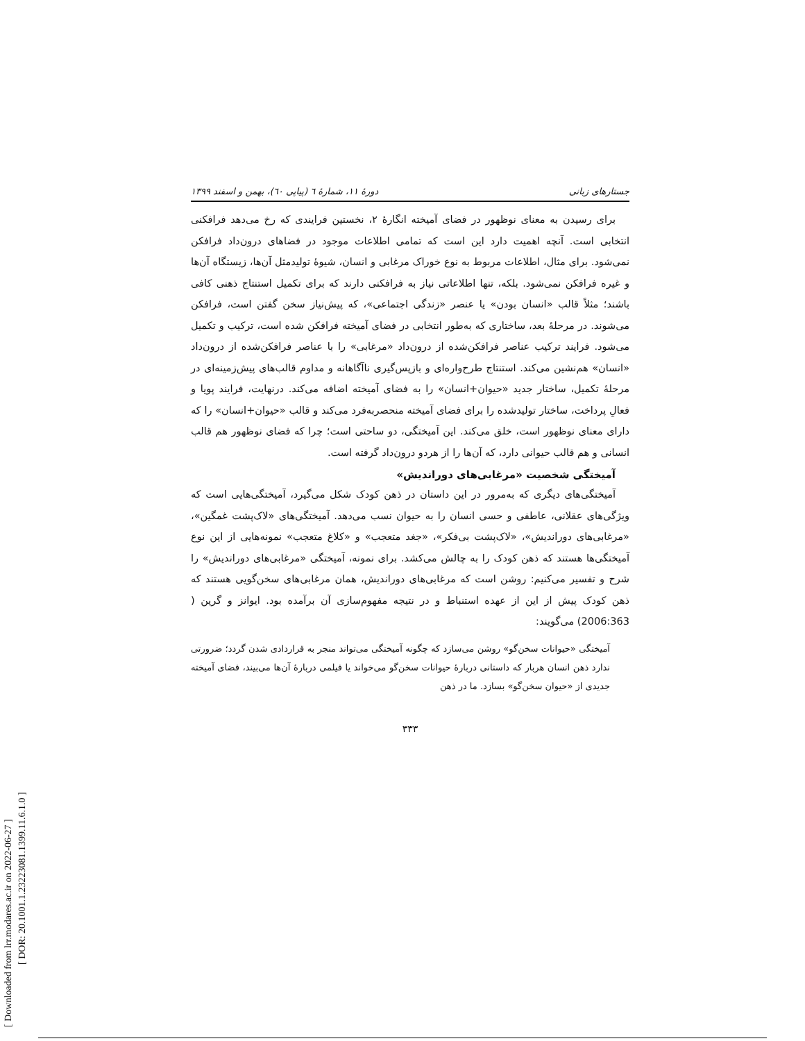[ Downloaded from lrr.modares.ac.ir on 2022-06-27 ]
[ DOR: 20.1001.1.23223081.1399.11.6.1.0 ]
جستارهای زبانی دورهٔ ۱۱، شمارهٔ ٦ (پیاپی ٦٠)، بهمن و اسفند ۱۳۹۹
برای رسیدن به معنای نوظهور در فضای آمیخته انگارهٔ ۲، نخستین فرایندی که رخ می‌دهد فرافکنی انتخابی است. آنچه اهمیت دارد این است که تمامی اطلاعات موجود در فضاهای درون‌داد فرافکن نمی‌شود. برای مثال، اطلاعات مربوط به نوع خوراک مرغابی و انسان، شیوهٔ تولیدمثل آن‌ها، زیستگاه آن‌ها و غیره فرافکن نمی‌شود. بلکه، تنها اطلاعاتی نیاز به فرافکنی دارند که برای تکمیل استنتاج ذهنی کافی باشند؛ مثلاً قالب «انسان بودن» یا عنصر «زندگی اجتماعی»، که پیش‌نیاز سخن گفتن است، فرافکن می‌شوند. در مرحلهٔ بعد، ساختاری که به‌طور انتخابی در فضای آمیخته فرافکن شده است، ترکیب و تکمیل می‌شود. فرایند ترکیب عناصر فرافکن‌شده از درون‌داد «مرغابی» را با عناصر فرافکن‌شده از درون‌داد «انسان» هم‌نشین می‌کند. استنتاج طرح‌واره‌ای و بازپس‌گیری ناآگاهانه و مداوم قالب‌های پیش‌زمینه‌ای در مرحلهٔ تکمیل، ساختار جدید «حیوان+انسان» را به فضای آمیخته اضافه می‌کند. درنهایت، فرایند پویا و فعالِ پرداخت، ساختار تولیدشده را برای فضای آمیخته منحصربه‌فرد می‌کند و قالب «حیوان+انسان» را که دارای معنای نوظهور است، خلق می‌کند. این آمیختگی، دو ساحتی است؛ چرا که فضای نوظهور هم قالب انسانی و هم قالب حیوانی دارد، که آن‌ها را از هردو درون‌داد گرفته است.
آمیختگی شخصیت «مرغابی‌های دوراندیش»
آمیختگی‌های دیگری که به‌مرور در این داستان در ذهن کودک شکل می‌گیرد، آمیختگی‌هایی است که ویژگی‌های عقلانی، عاطفی و حسی انسان را به حیوان نسب می‌دهد. آمیختگی‌های «لاک‌پشت غمگین»، «مرغابی‌های دوراندیش»، «لاک‌پشت بی‌فکر»، «جغد متعجب» و «کلاغ متعجب» نمونه‌هایی از این نوع آمیختگی‌ها هستند که ذهن کودک را به چالش می‌کشد. برای نمونه، آمیختگی «مرغابی‌های دوراندیش» را شرح و تفسیر می‌کنیم: روشن است که مرغابی‌های دوراندیش، همان مرغابی‌های سخن‌گویی هستند که ذهن کودک پیش از این از عهده استنباط و در نتیجه مفهوم‌سازی آن برآمده بود. ایوانز و گرین ( 2006:363) می‌گویند:
آمیختگی «حیوانات سخن‌گو» روشن می‌سازد که چگونه آمیختگی می‌تواند منجر به قراردادی شدن گردد؛ ضرورتی ندارد ذهن انسان هربار که داستانی دربارهٔ حیوانات سخن‌گو می‌خواند یا فیلمی دربارهٔ آن‌ها می‌بیند، فضای آمیخته جدیدی از «حیوان سخن‌گو» بسازد. ما در ذهن
۳۳۳